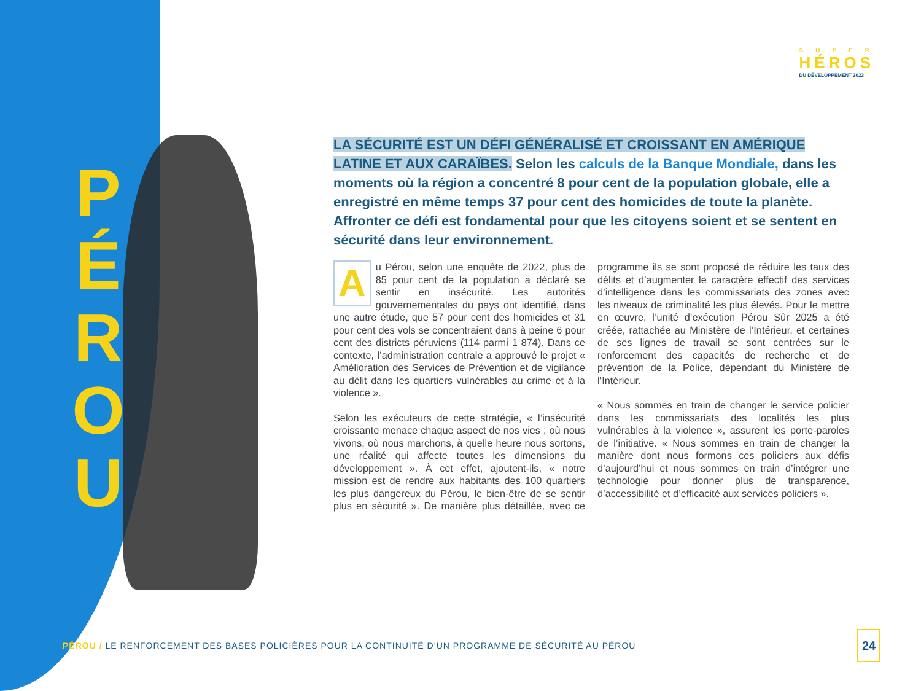SUPER
HÉROS
DU DÉVELOPPEMENT 2023
P
É
R
O
U
LA SÉCURITÉ EST UN DÉFI GÉNÉRALISÉ ET CROISSANT EN AMÉRIQUE LATINE ET AUX CARAÏBES. Selon les calculs de la Banque Mondiale, dans les moments où la région a concentré 8 pour cent de la population globale, elle a enregistré en même temps 37 pour cent des homicides de toute la planète. Affronter ce défi est fondamental pour que les citoyens soient et se sentent en sécurité dans leur environnement.
Au Pérou, selon une enquête de 2022, plus de 85 pour cent de la population a déclaré se sentir en insécurité. Les autorités gouvernementales du pays ont identifié, dans une autre étude, que 57 pour cent des homicides et 31 pour cent des vols se concentraient dans à peine 6 pour cent des districts péruviens (114 parmi 1 874). Dans ce contexte, l’administration centrale a approuvé le projet « Amélioration des Services de Prévention et de vigilance au délit dans les quartiers vulnérables au crime et à la violence ».
Selon les exécuteurs de cette stratégie, « l’insécurité croissante menace chaque aspect de nos vies ; où nous vivons, où nous marchons, à quelle heure nous sortons, une réalité qui affecte toutes les dimensions du développement ». À cet effet, ajoutent-ils, « notre mission est de rendre aux habitants des 100 quartiers les plus dangereux du Pérou, le bien-être de se sentir plus en sécurité ». De manière plus détaillée, avec ce programme ils se sont proposé de réduire les taux des délits et d’augmenter le caractère effectif des services d’intelligence dans les commissariats des zones avec les niveaux de criminalité les plus élevés. Pour le mettre en œuvre, l’unité d’exécution Pérou Sûr 2025 a été créée, rattachée au Ministère de l’Intérieur, et certaines de ses lignes de travail se sont centrées sur le renforcement des capacités de recherche et de prévention de la Police, dépendant du Ministère de l’Intérieur.
« Nous sommes en train de changer le service policier dans les commissariats des localités les plus vulnérables à la violence », assurent les porte-paroles de l’initiative. « Nous sommes en train de changer la manière dont nous formons ces policiers aux défis d’aujourd’hui et nous sommes en train d’intégrer une technologie pour donner plus de transparence, d’accessibilité et d’efficacité aux services policiers ».
PÉROU / LE RENFORCEMENT DES BASES POLICIÈRES POUR LA CONTINUITÉ D’UN PROGRAMME DE SÉCURITÉ AU PÉROU
24